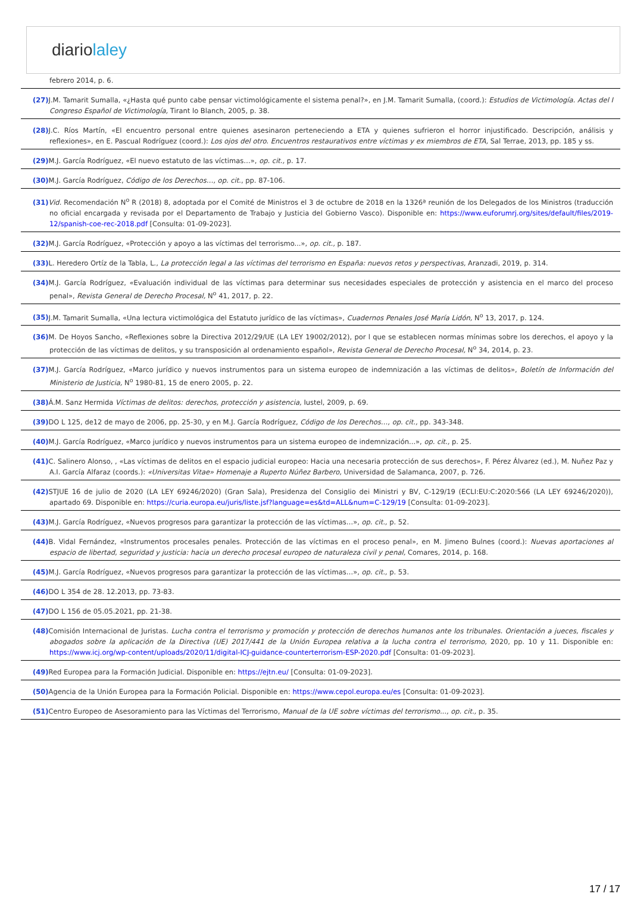diariolaley
febrero 2014, p. 6.
(27) J.M. Tamarit Sumalla, «¿Hasta qué punto cabe pensar victimológicamente el sistema penal?», en J.M. Tamarit Sumalla, (coord.): Estudios de Victimología. Actas del I Congreso Español de Victimología, Tirant lo Blanch, 2005, p. 38.
(28) J.C. Ríos Martín, «El encuentro personal entre quienes asesinaron perteneciendo a ETA y quienes sufrieron el horror injustificado. Descripción, análisis y reflexiones», en E. Pascual Rodríguez (coord.): Los ojos del otro. Encuentros restaurativos entre víctimas y ex miembros de ETA, Sal Terrae, 2013, pp. 185 y ss.
(29) M.J. García Rodríguez, «El nuevo estatuto de las víctimas…», op. cit., p. 17.
(30) M.J. García Rodríguez, Código de los Derechos…, op. cit., pp. 87-106.
(31) Vid. Recomendación N<sup>o</sup> R (2018) 8, adoptada por el Comité de Ministros el 3 de octubre de 2018 en la 1326ª reunión de los Delegados de los Ministros (traducción no oficial encargada y revisada por el Departamento de Trabajo y Justicia del Gobierno Vasco). Disponible en: https://www.euforumrj.org/sites/default/files/2019-12/spanish-coe-rec-2018.pdf [Consulta: 01-09-2023].
(32) M.J. García Rodríguez, «Protección y apoyo a las víctimas del terrorismo...», op. cit., p. 187.
(33) L. Heredero Ortíz de la Tabla, L., La protección legal a las víctimas del terrorismo en España: nuevos retos y perspectivas, Aranzadi, 2019, p. 314.
(34) M.J. García Rodríguez, «Evaluación individual de las víctimas para determinar sus necesidades especiales de protección y asistencia en el marco del proceso penal», Revista General de Derecho Procesal, N<sup>o</sup> 41, 2017, p. 22.
(35) J.M. Tamarit Sumalla, «Una lectura victimológica del Estatuto jurídico de las víctimas», Cuadernos Penales José María Lidón, N<sup>o</sup> 13, 2017, p. 124.
(36) M. De Hoyos Sancho, «Reflexiones sobre la Directiva 2012/29/UE (LA LEY 19002/2012), por l que se establecen normas mínimas sobre los derechos, el apoyo y la protección de las víctimas de delitos, y su transposición al ordenamiento español», Revista General de Derecho Procesal, N<sup>o</sup> 34, 2014, p. 23.
(37) M.J. García Rodríguez, «Marco jurídico y nuevos instrumentos para un sistema europeo de indemnización a las víctimas de delitos», Boletín de Información del Ministerio de Justicia, N<sup>o</sup> 1980-81, 15 de enero 2005, p. 22.
(38) Á.M. Sanz Hermida Víctimas de delitos: derechos, protección y asistencia, Iustel, 2009, p. 69.
(39) DO L 125, de12 de mayo de 2006, pp. 25-30, y en M.J. García Rodríguez, Código de los Derechos…, op. cit., pp. 343-348.
(40) M.J. García Rodríguez, «Marco jurídico y nuevos instrumentos para un sistema europeo de indemnización...», op. cit., p. 25.
(41) C. Salinero Alonso, , «Las víctimas de delitos en el espacio judicial europeo: Hacia una necesaria protección de sus derechos», F. Pérez Álvarez (ed.), M. Nuñez Paz y A.I. García Alfaraz (coords.): «Universitas Vitae» Homenaje a Ruperto Núñez Barbero, Universidad de Salamanca, 2007, p. 726.
(42) STJUE 16 de julio de 2020 (LA LEY 69246/2020) (Gran Sala), Presidenza del Consiglio dei Ministri y BV, C-129/19 (ECLI:EU:C:2020:566 (LA LEY 69246/2020)), apartado 69. Disponible en: https://curia.europa.eu/juris/liste.jsf?language=es&td=ALL&num=C-129/19 [Consulta: 01-09-2023].
(43) M.J. García Rodríguez, «Nuevos progresos para garantizar la protección de las víctimas…», op. cit., p. 52.
(44) B. Vidal Fernández, «Instrumentos procesales penales. Protección de las víctimas en el proceso penal», en M. Jimeno Bulnes (coord.): Nuevas aportaciones al espacio de libertad, seguridad y justicia: hacia un derecho procesal europeo de naturaleza civil y penal, Comares, 2014, p. 168.
(45) M.J. García Rodríguez, «Nuevos progresos para garantizar la protección de las víctimas…», op. cit., p. 53.
(46) DO L 354 de 28. 12.2013, pp. 73-83.
(47) DO L 156 de 05.05.2021, pp. 21-38.
(48) Comisión Internacional de Juristas. Lucha contra el terrorismo y promoción y protección de derechos humanos ante los tribunales. Orientación a jueces, fiscales y abogados sobre la aplicación de la Directiva (UE) 2017/441 de la Unión Europea relativa a la lucha contra el terrorismo, 2020, pp. 10 y 11. Disponible en: https://www.icj.org/wp-content/uploads/2020/11/digital-ICJ-guidance-counterterrorism-ESP-2020.pdf [Consulta: 01-09-2023].
(49) Red Europea para la Formación Judicial. Disponible en: https://ejtn.eu/ [Consulta: 01-09-2023].
(50) Agencia de la Unión Europea para la Formación Policial. Disponible en: https://www.cepol.europa.eu/es [Consulta: 01-09-2023].
(51) Centro Europeo de Asesoramiento para las Víctimas del Terrorismo, Manual de la UE sobre víctimas del terrorismo..., op. cit., p. 35.
17 / 17